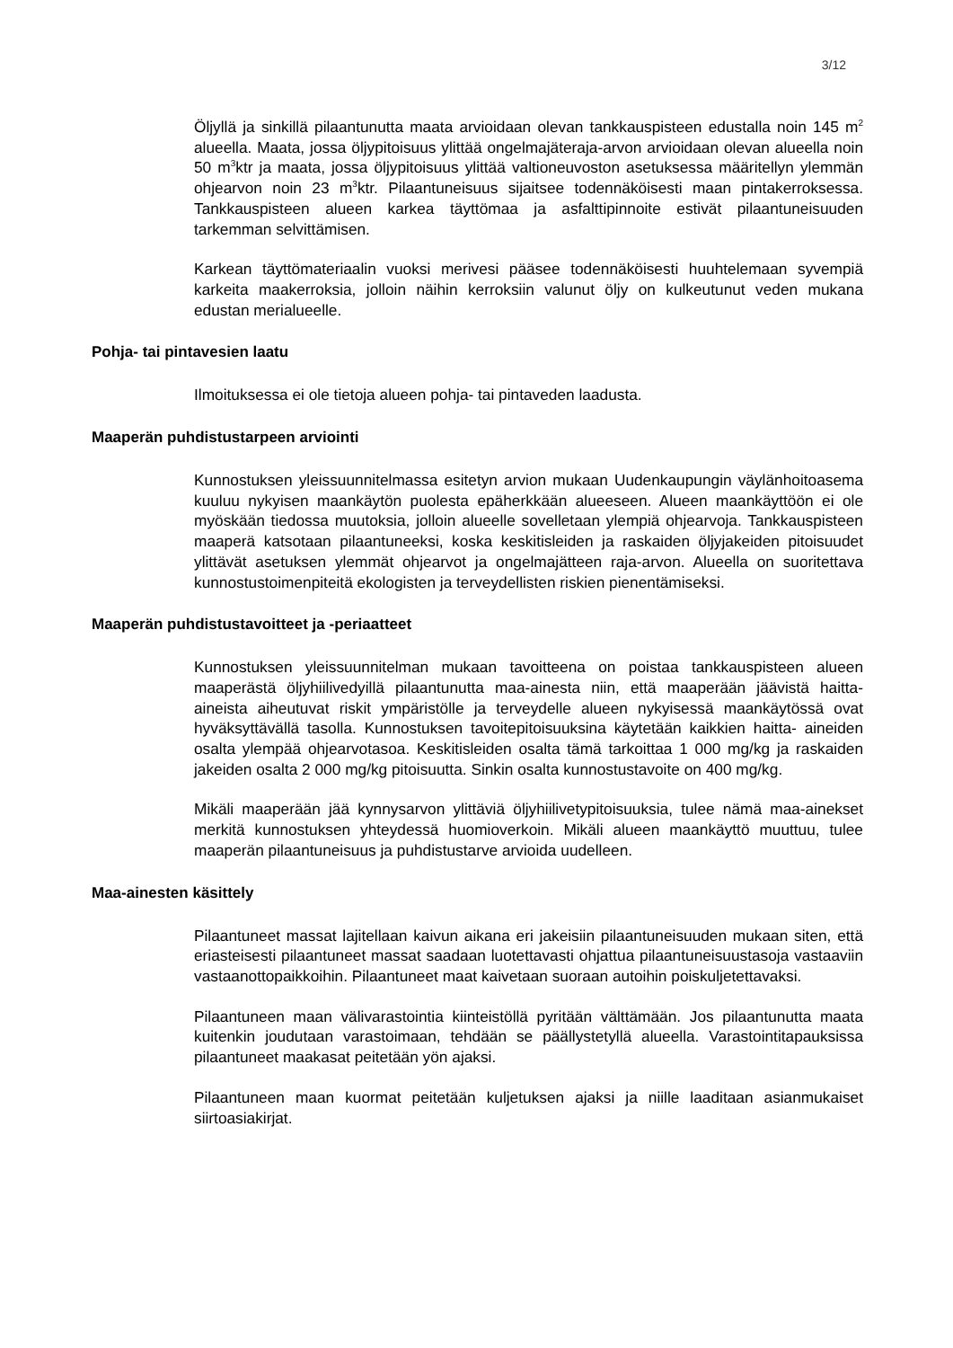3/12
Öljyllä ja sinkillä pilaantunutta maata arvioidaan olevan tankkauspisteen edustalla noin 145 m<sup>2</sup> alueella. Maata, jossa öljypitoisuus ylittää ongelmajäteraja-arvon arvioidaan olevan alueella noin 50 m<sup>3</sup>ktr ja maata, jossa öljypitoisuus ylittää valtioneuvoston asetuksessa määritellyn ylemmän ohjearvon noin 23 m<sup>3</sup>ktr. Pilaantuneisuus sijaitsee todennäköisesti maan pintakerroksessa. Tankkauspisteen alueen karkea täyttömaa ja asfalttipinnoite estivät pilaantuneisuuden tarkemman selvittämisen.
Karkean täyttömateriaalin vuoksi merivesi pääsee todennäköisesti huuhtelemaan syvempiä karkeita maakerroksia, jolloin näihin kerroksiin valunut öljy on kulkeutunut veden mukana edustan merialueelle.
Pohja- tai pintavesien laatu
Ilmoituksessa ei ole tietoja alueen pohja- tai pintaveden laadusta.
Maaperän puhdistustarpeen arviointi
Kunnostuksen yleissuunnitelmassa esitetyn arvion mukaan Uudenkaupungin väylänhoitoasema kuuluu nykyisen maankäytön puolesta epäherkkään alueeseen. Alueen maankäyttöön ei ole myöskään tiedossa muutoksia, jolloin alueelle sovelletaan ylempiä ohjearvoja. Tankkauspisteen maaperä katsotaan pilaantuneeksi, koska keskitisleiden ja raskaiden öljyjakeiden pitoisuudet ylittävät asetuksen ylemmät ohjearvot ja ongelmajätteen raja-arvon. Alueella on suoritettava kunnostustoimenpiteitä ekologisten ja terveydellisten riskien pienentämiseksi.
Maaperän puhdistustavoitteet ja -periaatteet
Kunnostuksen yleissuunnitelman mukaan tavoitteena on poistaa tankkauspisteen alueen maaperästä öljyhiilivedyillä pilaantunutta maa-ainesta niin, että maaperään jäävistä haitta-aineista aiheutuvat riskit ympäristölle ja terveydelle alueen nykyisessä maankäytössä ovat hyväksyttävällä tasolla. Kunnostuksen tavoitepitoisuuksina käytetään kaikkien haitta- aineiden osalta ylempää ohjearvotasoa. Keskitisleiden osalta tämä tarkoittaa 1 000 mg/kg ja raskaiden jakeiden osalta 2 000 mg/kg pitoisuutta. Sinkin osalta kunnostustavoite on 400 mg/kg.
Mikäli maaperään jää kynnysarvon ylittäviä öljyhiilivetypitoisuuksia, tulee nämä maa-ainekset merkitä kunnostuksen yhteydessä huomioverkoin. Mikäli alueen maankäyttö muuttuu, tulee maaperän pilaantuneisuus ja puhdistustarve arvioida uudelleen.
Maa-ainesten käsittely
Pilaantuneet massat lajitellaan kaivun aikana eri jakeisiin pilaantuneisuuden mukaan siten, että eriasteisesti pilaantuneet massat saadaan luotettavasti ohjattua pilaantuneisuustasoja vastaaviin vastaanottopaikkoihin. Pilaantuneet maat kaivetaan suoraan autoihin poiskuljetettavaksi.
Pilaantuneen maan välivarastointia kiinteistöllä pyritään välttämään. Jos pilaantunutta maata kuitenkin joudutaan varastoimaan, tehdään se päällystetyllä alueella. Varastointitapauksissa pilaantuneet maakasat peitetään yön ajaksi.
Pilaantuneen maan kuormat peitetään kuljetuksen ajaksi ja niille laaditaan asianmukaiset siirtoasiakirjat.